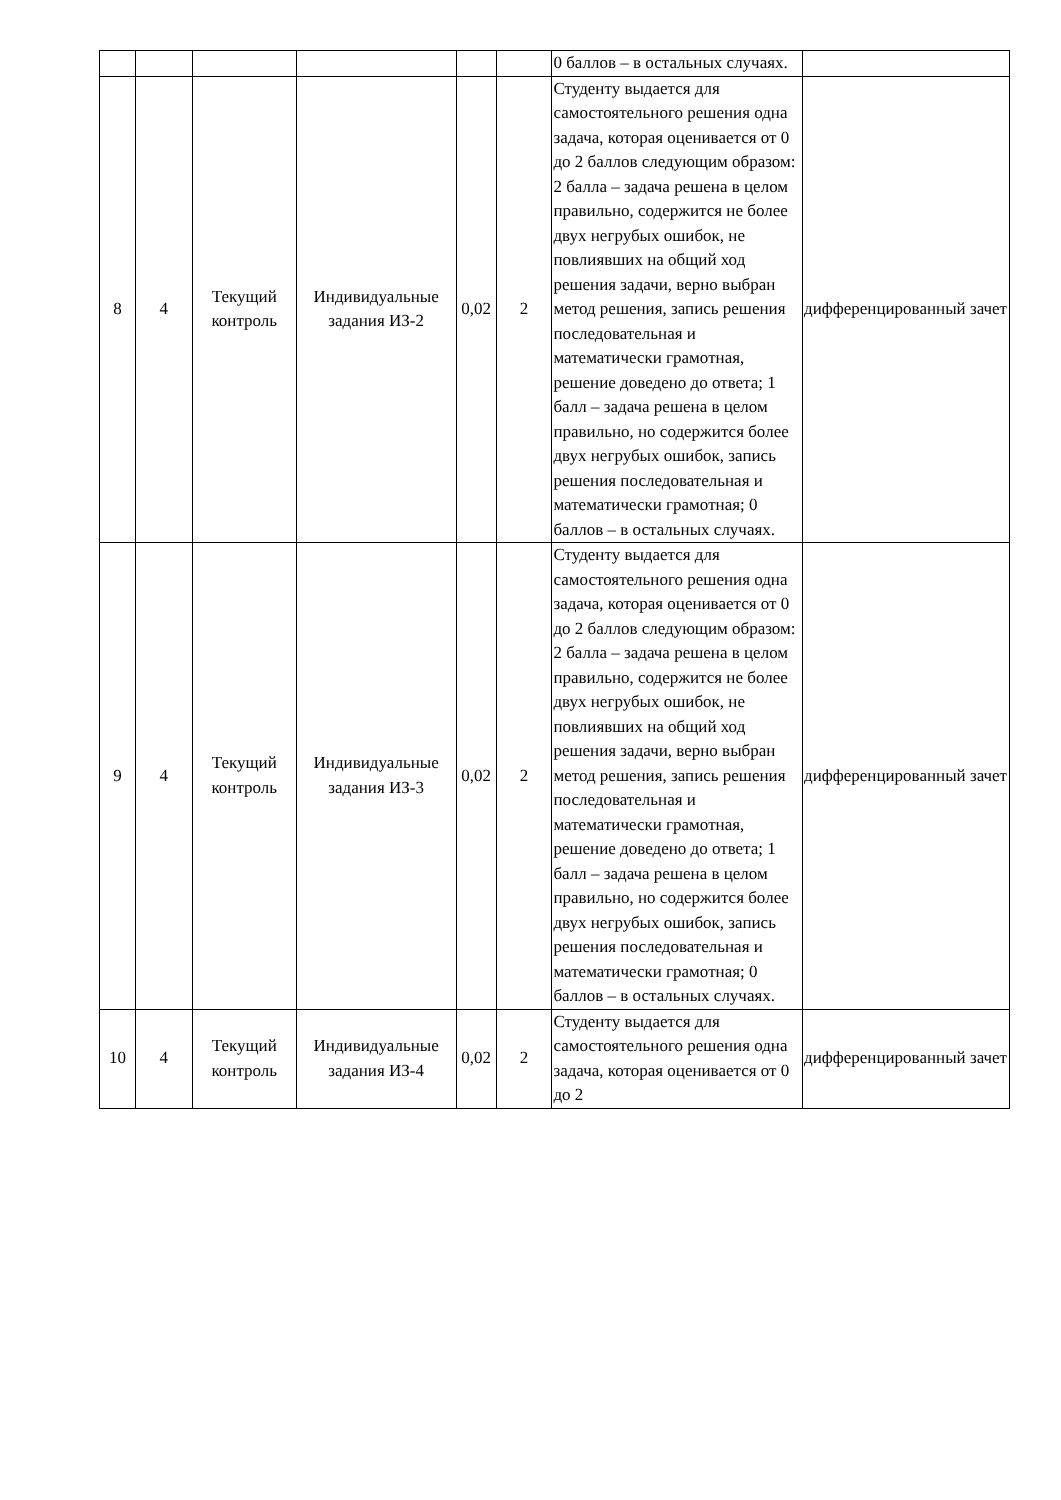| | | | | | | 0 баллов – в остальных случаях. | |
| 8 | 4 | Текущий контроль | Индивидуальные задания ИЗ-2 | 0,02 | 2 | Студенту выдается для самостоятельного решения одна задача, которая оценивается от 0 до 2 баллов следующим образом: 2 балла – задача решена в целом правильно, содержится не более двух негрубых ошибок, не повлиявших на общий ход решения задачи, верно выбран метод решения, запись решения последовательная и математически грамотная, решение доведено до ответа; 1 балл – задача решена в целом правильно, но содержится более двух негрубых ошибок, запись решения последовательная и математически грамотная; 0 баллов – в остальных случаях. | дифференцированный зачет |
| 9 | 4 | Текущий контроль | Индивидуальные задания ИЗ-3 | 0,02 | 2 | Студенту выдается для самостоятельного решения одна задача, которая оценивается от 0 до 2 баллов следующим образом: 2 балла – задача решена в целом правильно, содержится не более двух негрубых ошибок, не повлиявших на общий ход решения задачи, верно выбран метод решения, запись решения последовательная и математически грамотная, решение доведено до ответа; 1 балл – задача решена в целом правильно, но содержится более двух негрубых ошибок, запись решения последовательная и математически грамотная; 0 баллов – в остальных случаях. | дифференцированный зачет |
| 10 | 4 | Текущий контроль | Индивидуальные задания ИЗ-4 | 0,02 | 2 | Студенту выдается для самостоятельного решения одна задача, которая оценивается от 0 до 2 | дифференцированный зачет |